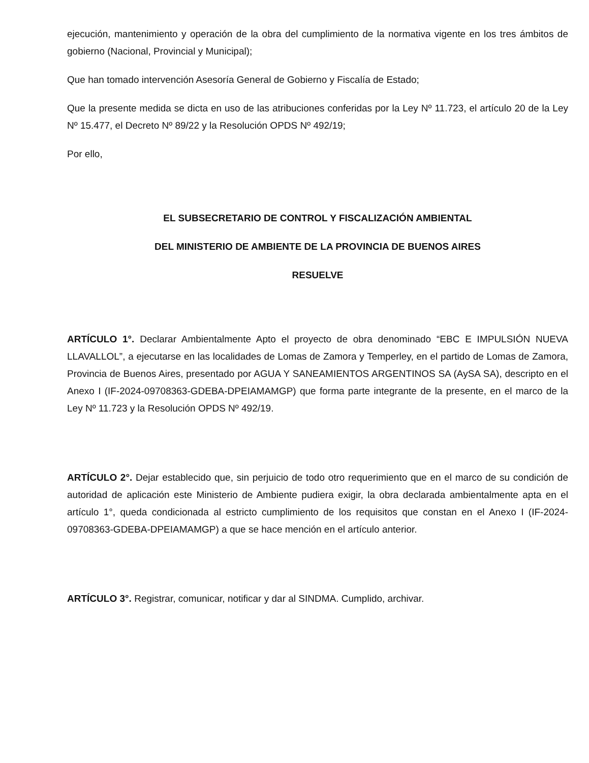ejecución, mantenimiento y operación de la obra del cumplimiento de la normativa vigente en los tres ámbitos de gobierno (Nacional, Provincial y Municipal);
Que han tomado intervención Asesoría General de Gobierno y Fiscalía de Estado;
Que la presente medida se dicta en uso de las atribuciones conferidas por la Ley Nº 11.723, el artículo 20 de la Ley Nº 15.477, el Decreto Nº 89/22 y la Resolución OPDS Nº 492/19;
Por ello,
EL SUBSECRETARIO DE CONTROL Y FISCALIZACIÓN AMBIENTAL
DEL MINISTERIO DE AMBIENTE DE LA PROVINCIA DE BUENOS AIRES
RESUELVE
ARTÍCULO 1°. Declarar Ambientalmente Apto el proyecto de obra denominado “EBC E IMPULSIÓN NUEVA LLAVALLOL”, a ejecutarse en las localidades de Lomas de Zamora y Temperley, en el partido de Lomas de Zamora, Provincia de Buenos Aires, presentado por AGUA Y SANEAMIENTOS ARGENTINOS SA (AySA SA), descripto en el Anexo I (IF-2024-09708363-GDEBA-DPEIAMAMGP) que forma parte integrante de la presente, en el marco de la Ley Nº 11.723 y la Resolución OPDS Nº 492/19.
ARTÍCULO 2°. Dejar establecido que, sin perjuicio de todo otro requerimiento que en el marco de su condición de autoridad de aplicación este Ministerio de Ambiente pudiera exigir, la obra declarada ambientalmente apta en el artículo 1°, queda condicionada al estricto cumplimiento de los requisitos que constan en el Anexo I (IF-2024-09708363-GDEBA-DPEIAMAMGP) a que se hace mención en el artículo anterior.
ARTÍCULO 3°. Registrar, comunicar, notificar y dar al SINDMA. Cumplido, archivar.